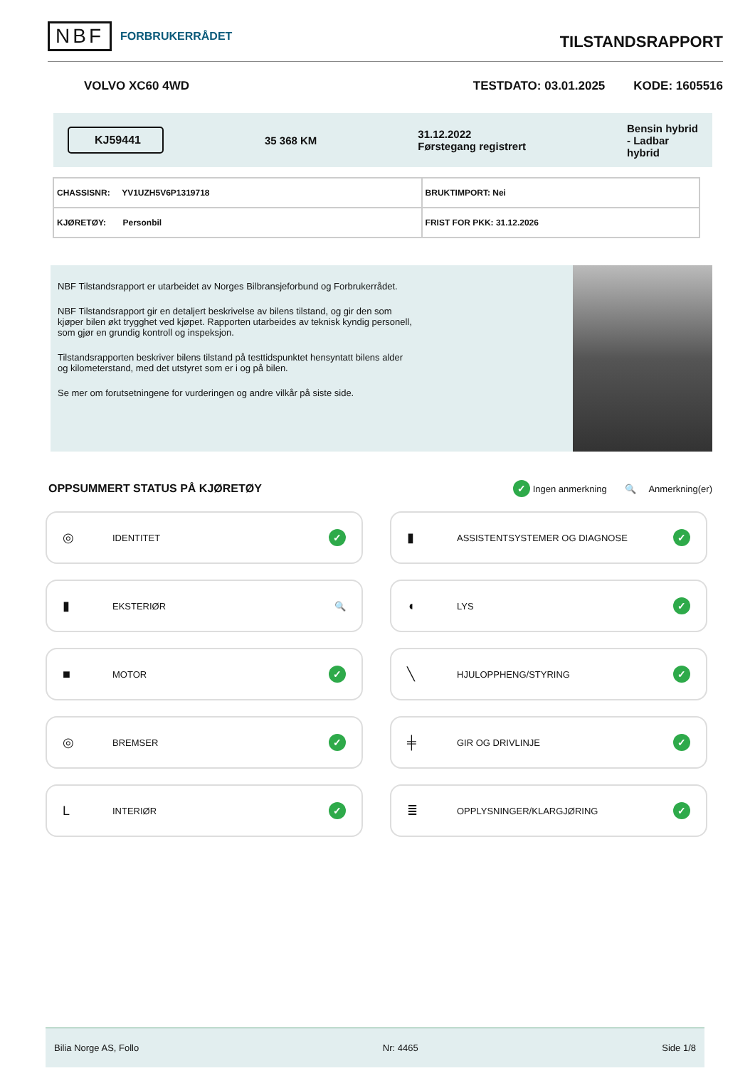NBF FORBRUKERRÅDET
TILSTANDSRAPPORT
VOLVO XC60 4WD TESTDATO: 03.01.2025 KODE: 1605516
KJ59441 35 368 KM 31.12.2022
Førstegang registrert Bensin hybrid
- Ladbar
hybrid
| CHASSISNR: YV1UZH5V6P1319718 | BRUKTIMPORT: Nei |
| KJØRETØY: Personbil | FRIST FOR PKK: 31.12.2026 |
NBF Tilstandsrapport er utarbeidet av Norges Bilbransjeforbund og Forbrukerrådet.
NBF Tilstandsrapport gir en detaljert beskrivelse av bilens tilstand, og gir den som kjøper bilen økt trygghet ved kjøpet. Rapporten utarbeides av teknisk kyndig personell, som gjør en grundig kontroll og inspeksjon.
Tilstandsrapporten beskriver bilens tilstand på testtidspunktet hensyntatt bilens alder og kilometerstand, med det utstyret som er i og på bilen.
Se mer om forutsetningene for vurderingen og andre vilkår på siste side.
OPPSUMMERT STATUS PÅ KJØRETØY
✓ Ingen anmerkning 🔍 Anmerkning(er)
◎ IDENTITET ✓
▮ ASSISTENTSYSTEMER OG DIAGNOSE ✓
▮ EKSTERIØR 🔍
◖ LYS ✓
■ MOTOR ✓
╲ HJULOPPHENG/STYRING ✓
◎ BREMSER ✓
╪ GIR OG DRIVLINJE ✓
L INTERIØR ✓
≣ OPPLYSNINGER/KLARGJØRING ✓
Bilia Norge AS, Follo Nr: 4465 Side 1/8